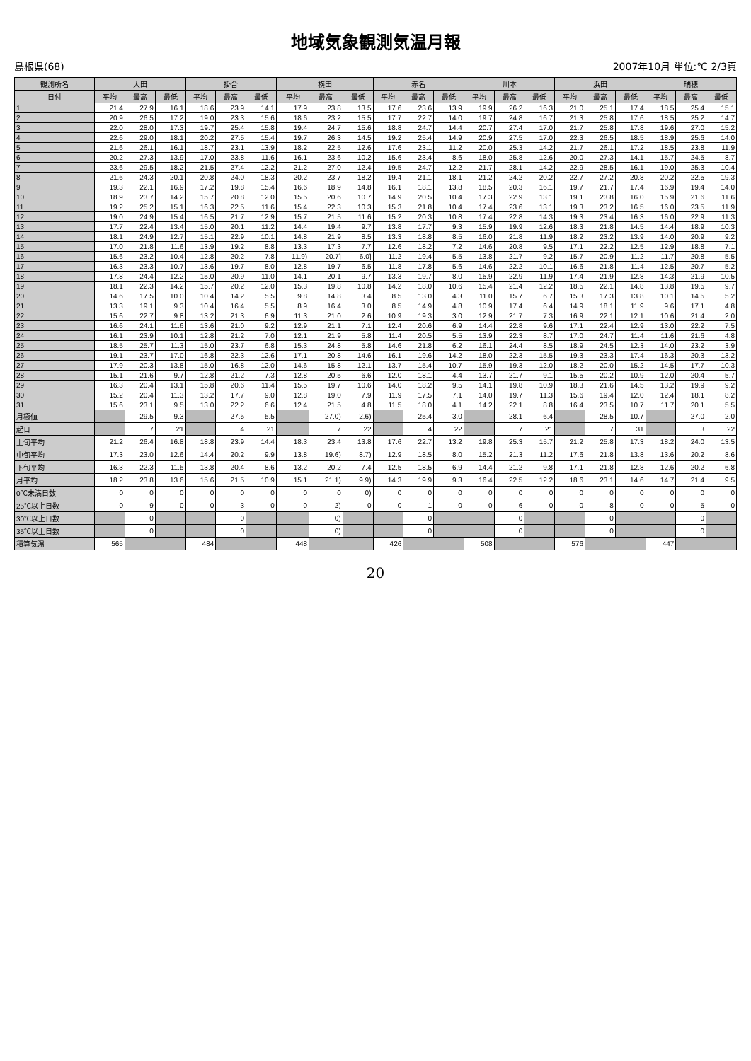地域気象観測気温月報
島根県(68) 2007年10月 単位:℃ 2/3頁
| 観測所名 | 大田 | | | 掛合 | | | 横田 | | | 赤名 | | | 川本 | | | 浜田 | | | 瑞穂 | | |
| --- | --- | --- | --- | --- | --- | --- | --- | --- | --- | --- | --- | --- | --- | --- | --- | --- | --- | --- | --- | --- | --- |
| 日付 | 平均 | 最高 | 最低 | 平均 | 最高 | 最低 | 平均 | 最高 | 最低 | 平均 | 最高 | 最低 | 平均 | 最高 | 最低 | 平均 | 最高 | 最低 | 平均 | 最高 | 最低 |
| 1 | 21.4 | 27.9 | 16.1 | 18.6 | 23.9 | 14.1 | 17.9 | 23.8 | 13.5 | 17.6 | 23.6 | 13.9 | 19.9 | 26.2 | 16.3 | 21.0 | 25.1 | 17.4 | 18.5 | 25.4 | 15.1 |
| 2 | 20.9 | 26.5 | 17.2 | 19.0 | 23.3 | 15.6 | 18.6 | 23.2 | 15.5 | 17.7 | 22.7 | 14.0 | 19.7 | 24.8 | 16.7 | 21.3 | 25.8 | 17.6 | 18.5 | 25.2 | 14.7 |
| 3 | 22.0 | 28.0 | 17.3 | 19.7 | 25.4 | 15.8 | 19.4 | 24.7 | 15.6 | 18.8 | 24.7 | 14.4 | 20.7 | 27.4 | 17.0 | 21.7 | 25.8 | 17.8 | 19.6 | 27.0 | 15.2 |
| 4 | 22.6 | 29.0 | 18.1 | 20.2 | 27.5 | 15.4 | 19.7 | 26.3 | 14.5 | 19.2 | 25.4 | 14.9 | 20.9 | 27.5 | 17.0 | 22.3 | 26.5 | 18.5 | 18.9 | 25.6 | 14.0 |
| 5 | 21.6 | 26.1 | 16.1 | 18.7 | 23.1 | 13.9 | 18.2 | 22.5 | 12.6 | 17.6 | 23.1 | 11.2 | 20.0 | 25.3 | 14.2 | 21.7 | 26.1 | 17.2 | 18.5 | 23.8 | 11.9 |
| 6 | 20.2 | 27.3 | 13.9 | 17.0 | 23.8 | 11.6 | 16.1 | 23.6 | 10.2 | 15.6 | 23.4 | 8.6 | 18.0 | 25.8 | 12.6 | 20.0 | 27.3 | 14.1 | 15.7 | 24.5 | 8.7 |
| 7 | 23.6 | 29.5 | 18.2 | 21.5 | 27.4 | 12.2 | 21.2 | 27.0 | 12.4 | 19.5 | 24.7 | 12.2 | 21.7 | 28.1 | 14.2 | 22.9 | 28.5 | 16.1 | 19.0 | 25.3 | 10.4 |
| 8 | 21.6 | 24.3 | 20.1 | 20.8 | 24.0 | 18.3 | 20.2 | 23.7 | 18.2 | 19.4 | 21.1 | 18.1 | 21.2 | 24.2 | 20.2 | 22.7 | 27.2 | 20.8 | 20.2 | 22.5 | 19.3 |
| 9 | 19.3 | 22.1 | 16.9 | 17.2 | 19.8 | 15.4 | 16.6 | 18.9 | 14.8 | 16.1 | 18.1 | 13.8 | 18.5 | 20.3 | 16.1 | 19.7 | 21.7 | 17.4 | 16.9 | 19.4 | 14.0 |
| 10 | 18.9 | 23.7 | 14.2 | 15.7 | 20.8 | 12.0 | 15.5 | 20.6 | 10.7 | 14.9 | 20.5 | 10.4 | 17.3 | 22.9 | 13.1 | 19.1 | 23.8 | 16.0 | 15.9 | 21.6 | 11.6 |
| 11 | 19.2 | 25.2 | 15.1 | 16.3 | 22.5 | 11.6 | 15.4 | 22.3 | 10.3 | 15.3 | 21.8 | 10.4 | 17.4 | 23.6 | 13.1 | 19.3 | 23.2 | 16.5 | 16.0 | 23.5 | 11.9 |
| 12 | 19.0 | 24.9 | 15.4 | 16.5 | 21.7 | 12.9 | 15.7 | 21.5 | 11.6 | 15.2 | 20.3 | 10.8 | 17.4 | 22.8 | 14.3 | 19.3 | 23.4 | 16.3 | 16.0 | 22.9 | 11.3 |
| 13 | 17.7 | 22.4 | 13.4 | 15.0 | 20.1 | 11.2 | 14.4 | 19.4 | 9.7 | 13.8 | 17.7 | 9.3 | 15.9 | 19.9 | 12.6 | 18.3 | 21.8 | 14.5 | 14.4 | 18.9 | 10.3 |
| 14 | 18.1 | 24.9 | 12.7 | 15.1 | 22.9 | 10.1 | 14.8 | 21.9 | 8.5 | 13.3 | 18.8 | 8.5 | 16.0 | 21.8 | 11.9 | 18.2 | 23.2 | 13.9 | 14.0 | 20.9 | 9.2 |
| 15 | 17.0 | 21.8 | 11.6 | 13.9 | 19.2 | 8.8 | 13.3 | 17.3 | 7.7 | 12.6 | 18.2 | 7.2 | 14.6 | 20.8 | 9.5 | 17.1 | 22.2 | 12.5 | 12.9 | 18.8 | 7.1 |
| 16 | 15.6 | 23.2 | 10.4 | 12.8 | 20.2 | 7.8 | 11.9) | 20.7] | 6.0] | 11.2 | 19.4 | 5.5 | 13.8 | 21.7 | 9.2 | 15.7 | 20.9 | 11.2 | 11.7 | 20.8 | 5.5 |
| 17 | 16.3 | 23.3 | 10.7 | 13.6 | 19.7 | 8.0 | 12.8 | 19.7 | 6.5 | 11.8 | 17.8 | 5.6 | 14.6 | 22.2 | 10.1 | 16.6 | 21.8 | 11.4 | 12.5 | 20.7 | 5.2 |
| 18 | 17.8 | 24.4 | 12.2 | 15.0 | 20.9 | 11.0 | 14.1 | 20.1 | 9.7 | 13.3 | 19.7 | 8.0 | 15.9 | 22.9 | 11.9 | 17.4 | 21.9 | 12.8 | 14.3 | 21.9 | 10.5 |
| 19 | 18.1 | 22.3 | 14.2 | 15.7 | 20.2 | 12.0 | 15.3 | 19.8 | 10.8 | 14.2 | 18.0 | 10.6 | 15.4 | 21.4 | 12.2 | 18.5 | 22.1 | 14.8 | 13.8 | 19.5 | 9.7 |
| 20 | 14.6 | 17.5 | 10.0 | 10.4 | 14.2 | 5.5 | 9.8 | 14.8 | 3.4 | 8.5 | 13.0 | 4.3 | 11.0 | 15.7 | 6.7 | 15.3 | 17.3 | 13.8 | 10.1 | 14.5 | 5.2 |
| 21 | 13.3 | 19.1 | 9.3 | 10.4 | 16.4 | 5.5 | 8.9 | 16.4 | 3.0 | 8.5 | 14.9 | 4.8 | 10.9 | 17.4 | 6.4 | 14.9 | 18.1 | 11.9 | 9.6 | 17.1 | 4.8 |
| 22 | 15.6 | 22.7 | 9.8 | 13.2 | 21.3 | 6.9 | 11.3 | 21.0 | 2.6 | 10.9 | 19.3 | 3.0 | 12.9 | 21.7 | 7.3 | 16.9 | 22.1 | 12.1 | 10.6 | 21.4 | 2.0 |
| 23 | 16.6 | 24.1 | 11.6 | 13.6 | 21.0 | 9.2 | 12.9 | 21.1 | 7.1 | 12.4 | 20.6 | 6.9 | 14.4 | 22.8 | 9.6 | 17.1 | 22.4 | 12.9 | 13.0 | 22.2 | 7.5 |
| 24 | 16.1 | 23.9 | 10.1 | 12.8 | 21.2 | 7.0 | 12.1 | 21.9 | 5.8 | 11.4 | 20.5 | 5.5 | 13.9 | 22.3 | 8.7 | 17.0 | 24.7 | 11.4 | 11.6 | 21.6 | 4.8 |
| 25 | 18.5 | 25.7 | 11.3 | 15.0 | 23.7 | 6.8 | 15.3 | 24.8 | 5.8 | 14.6 | 21.8 | 6.2 | 16.1 | 24.4 | 8.5 | 18.9 | 24.5 | 12.3 | 14.0 | 23.2 | 3.9 |
| 26 | 19.1 | 23.7 | 17.0 | 16.8 | 22.3 | 12.6 | 17.1 | 20.8 | 14.6 | 16.1 | 19.6 | 14.2 | 18.0 | 22.3 | 15.5 | 19.3 | 23.3 | 17.4 | 16.3 | 20.3 | 13.2 |
| 27 | 17.9 | 20.3 | 13.8 | 15.0 | 16.8 | 12.0 | 14.6 | 15.8 | 12.1 | 13.7 | 15.4 | 10.7 | 15.9 | 19.3 | 12.0 | 18.2 | 20.0 | 15.2 | 14.5 | 17.7 | 10.3 |
| 28 | 15.1 | 21.6 | 9.7 | 12.8 | 21.2 | 7.3 | 12.8 | 20.5 | 6.6 | 12.0 | 18.1 | 4.4 | 13.7 | 21.7 | 9.1 | 15.5 | 20.2 | 10.9 | 12.0 | 20.4 | 5.7 |
| 29 | 16.3 | 20.4 | 13.1 | 15.8 | 20.6 | 11.4 | 15.5 | 19.7 | 10.6 | 14.0 | 18.2 | 9.5 | 14.1 | 19.8 | 10.9 | 18.3 | 21.6 | 14.5 | 13.2 | 19.9 | 9.2 |
| 30 | 15.2 | 20.4 | 11.3 | 13.2 | 17.7 | 9.0 | 12.8 | 19.0 | 7.9 | 11.9 | 17.5 | 7.1 | 14.0 | 19.7 | 11.3 | 15.6 | 19.4 | 12.0 | 12.4 | 18.1 | 8.2 |
| 31 | 15.6 | 23.1 | 9.5 | 13.0 | 22.2 | 6.6 | 12.4 | 21.5 | 4.8 | 11.5 | 18.0 | 4.1 | 14.2 | 22.1 | 8.8 | 16.4 | 23.5 | 10.7 | 11.7 | 20.1 | 5.5 |
| 月極値 | | 29.5 | 9.3 | | 27.5 | 5.5 | | 27.0) | 2.6) | | 25.4 | 3.0 | | 28.1 | 6.4 | | 28.5 | 10.7 | | 27.0 | 2.0 |
| 起日 | | 7 | 21 | | 4 | 21 | | 7 | 22 | | 4 | 22 | | 7 | 21 | | 7 | 31 | | 3 | 22 |
| 上旬平均 | 21.2 | 26.4 | 16.8 | 18.8 | 23.9 | 14.4 | 18.3 | 23.4 | 13.8 | 17.6 | 22.7 | 13.2 | 19.8 | 25.3 | 15.7 | 21.2 | 25.8 | 17.3 | 18.2 | 24.0 | 13.5 |
| 中旬平均 | 17.3 | 23.0 | 12.6 | 14.4 | 20.2 | 9.9 | 13.8 | 19.6) | 8.7) | 12.9 | 18.5 | 8.0 | 15.2 | 21.3 | 11.2 | 17.6 | 21.8 | 13.8 | 13.6 | 20.2 | 8.6 |
| 下旬平均 | 16.3 | 22.3 | 11.5 | 13.8 | 20.4 | 8.6 | 13.2 | 20.2 | 7.4 | 12.5 | 18.5 | 6.9 | 14.4 | 21.2 | 9.8 | 17.1 | 21.8 | 12.8 | 12.6 | 20.2 | 6.8 |
| 月平均 | 18.2 | 23.8 | 13.6 | 15.6 | 21.5 | 10.9 | 15.1 | 21.1) | 9.9) | 14.3 | 19.9 | 9.3 | 16.4 | 22.5 | 12.2 | 18.6 | 23.1 | 14.6 | 14.7 | 21.4 | 9.5 |
| 0℃未満日数 | 0 | 0 | 0 | 0 | 0 | 0 | 0 | 0 | 0) | 0 | 0 | 0 | 0 | 0 | 0 | 0 | 0 | 0 | 0 | 0 | 0 |
| 25℃以上日数 | 0 | 9 | 0 | 0 | 3 | 0 | 0 | 2) | 0 | 0 | 1 | 0 | 0 | 6 | 0 | 0 | 8 | 0 | 0 | 5 | 0 |
| 30℃以上日数 | | 0 | | | 0 | | | 0) | | | 0 | | | 0 | | | 0 | | | 0 | |
| 35℃以上日数 | | 0 | | | 0 | | | 0) | | | 0 | | | 0 | | | 0 | | | 0 | |
| 積算気温 | 565 | | | 484 | | | 448 | | | 426 | | | 508 | | | 576 | | | 447 | | |
20